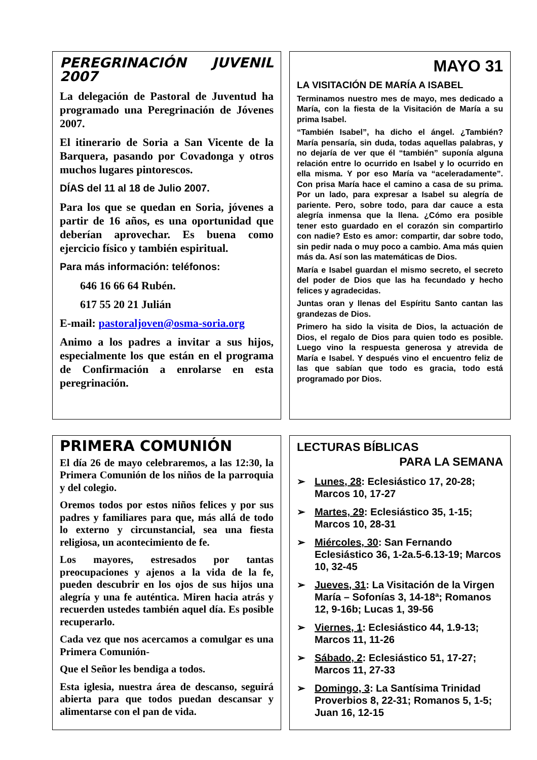PEREGRINACIÓN JUVENIL 2007
La delegación de Pastoral de Juventud ha programado una Peregrinación de Jóvenes 2007.
El itinerario de Soria a San Vicente de la Barquera, pasando por Covadonga y otros muchos lugares pintorescos.
DÍAS del 11 al 18 de Julio 2007.
Para los que se quedan en Soria, jóvenes a partir de 16 años, es una oportunidad que deberían aprovechar. Es buena como ejercicio físico y también espiritual.
Para más información: teléfonos:
646 16 66 64 Rubén.
617 55 20 21 Julián
E-mail: pastoraljoven@osma-soria.org
Animo a los padres a invitar a sus hijos, especialmente los que están en el programa de Confirmación a enrolarse en esta peregrinación.
MAYO 31
LA VISITACIÓN DE MARÍA A ISABEL
Terminamos nuestro mes de mayo, mes dedicado a María, con la fiesta de la Visitación de María a su prima Isabel.
“También Isabel”, ha dicho el ángel. ¿También? María pensaría, sin duda, todas aquellas palabras, y no dejaría de ver que él “también” suponía alguna relación entre lo ocurrido en Isabel y lo ocurrido en ella misma. Y por eso María va “aceleradamente”. Con prisa María hace el camino a casa de su prima. Por un lado, para expresar a Isabel su alegría de pariente. Pero, sobre todo, para dar cauce a esta alegría inmensa que la llena. ¿Cómo era posible tener esto guardado en el corazón sin compartirlo con nadie? Esto es amor: compartir, dar sobre todo, sin pedir nada o muy poco a cambio. Ama más quien más da. Así son las matemáticas de Dios.
María e Isabel guardan el mismo secreto, el secreto del poder de Dios que las ha fecundado y hecho felices y agradecidas.
Juntas oran y llenas del Espíritu Santo cantan las grandezas de Dios.
Primero ha sido la visita de Dios, la actuación de Dios, el regalo de Dios para quien todo es posible. Luego vino la respuesta generosa y atrevida de María e Isabel. Y después vino el encuentro feliz de las que sabían que todo es gracia, todo está programado por Dios.
PRIMERA COMUNIÓN
El día 26 de mayo celebraremos, a las 12:30, la Primera Comunión de los niños de la parroquia y del colegio.
Oremos todos por estos niños felices y por sus padres y familiares para que, más allá de todo lo externo y circunstancial, sea una fiesta religiosa, un acontecimiento de fe.
Los mayores, estresados por tantas preocupaciones y ajenos a la vida de la fe, pueden descubrir en los ojos de sus hijos una alegría y una fe auténtica. Miren hacia atrás y recuerden ustedes también aquel día. Es posible recuperarlo.
Cada vez que nos acercamos a comulgar es una Primera Comunión-
Que el Señor les bendiga a todos.
Esta iglesia, nuestra área de descanso, seguirá abierta para que todos puedan descansar y alimentarse con el pan de vida.
LECTURAS BÍBLICAS
PARA LA SEMANA
➢ Lunes, 28: Eclesiástico 17, 20-28; Marcos 10, 17-27
➢ Martes, 29: Eclesiástico 35, 1-15; Marcos 10, 28-31
➢ Miércoles, 30: San Fernando Eclesiástico 36, 1-2a.5-6.13-19; Marcos 10, 32-45
➢ Jueves, 31: La Visitación de la Virgen María – Sofonías 3, 14-18ª; Romanos 12, 9-16b; Lucas 1, 39-56
➢ Viernes, 1: Eclesiástico 44, 1.9-13; Marcos 11, 11-26
➢ Sábado, 2: Eclesiástico 51, 17-27; Marcos 11, 27-33
➢ Domingo, 3: La Santísima Trinidad Proverbios 8, 22-31; Romanos 5, 1-5; Juan 16, 12-15